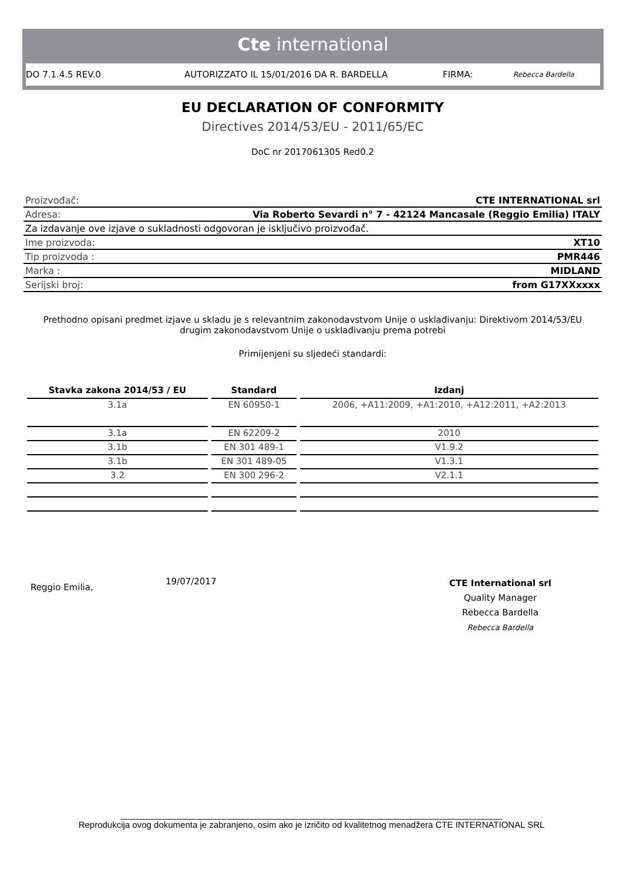Cte international
DO 7.1.4.5 REV.0 AUTORIZZATO IL 15/01/2016 DA R. BARDELLA FIRMA: Rebecca Bardella
EU DECLARATION OF CONFORMITY
Directives 2014/53/EU - 2011/65/EC
DoC nr 2017061305 Red0.2
| Proizvođač: | CTE INTERNATIONAL srl |
| Adresa: | Via Roberto Sevardi n° 7 - 42124 Mancasale (Reggio Emilia) ITALY |
| Za izdavanje ove izjave o sukladnosti odgovoran je isključivo proizvođač. | |
| Ime proizvoda: | XT10 |
| Tip proizvoda : | PMR446 |
| Marka : | MIDLAND |
| Serijski broj: | from G17XXxxxx |
Prethodno opisani predmet izjave u skladu je s relevantnim zakonodavstvom Unije o usklađivanju: Direktivom 2014/53/EU
drugim zakonodavstvom Unije o usklađivanju prema potrebi
Primijenjeni su sljedeći standardi:
| Stavka zakona 2014/53 / EU | Standard | Izdanj |
| --- | --- | --- |
| 3.1a | EN 60950-1 | 2006, +A11:2009, +A1:2010, +A12:2011, +A2:2013 |
| 3.1a | EN 62209-2 | 2010 |
| 3.1b | EN 301 489-1 | V1.9.2 |
| 3.1b | EN 301 489-05 | V1.3.1 |
| 3.2 | EN 300 296-2 | V2.1.1 |
Reggio Emilia,
19/07/2017
CTE International srl
Quality Manager
Rebecca Bardella
Rebecca Bardella
______________________________________________________________________________
Reprodukcija ovog dokumenta je zabranjeno, osim ako je izričito od kvalitetnog menadžera CTE INTERNATIONAL SRL